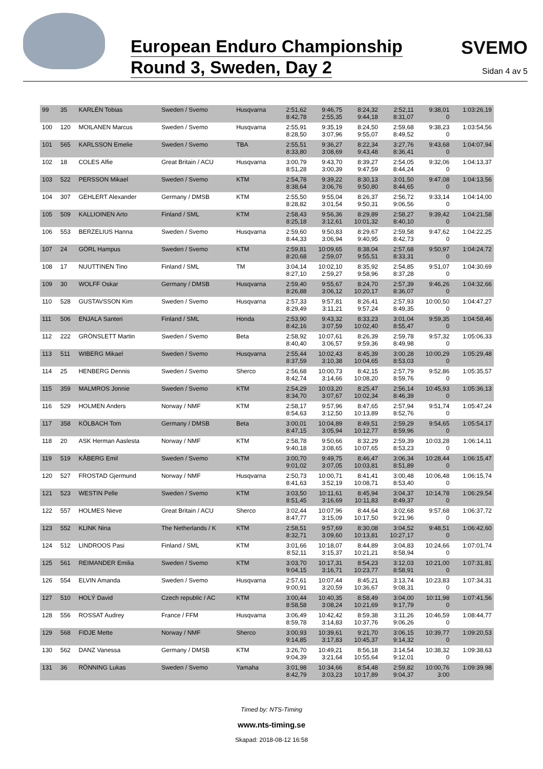European Enduro Championship
Round 3, Sweden, Day 2
SVEMO
Sidan 4 av 5
| 99 | 35 | KARLÉN Tobias | Sweden / Svemo | Husqvarna | 2:51,62 8:42,78 | 9:46,75 2:55,35 | 8:24,32 9:44,18 | 2:52,11 8:31,07 | 9:38,01 0 | 1:03:26,19 |
| 100 | 120 | MOILANEN Marcus | Sweden / Svemo | Husqvarna | 2:55,91 8:28,50 | 9:35,19 3:07,96 | 8:24,50 9:55,07 | 2:59,68 8:49,52 | 9:38,23 0 | 1:03:54,56 |
| 101 | 565 | KARLSSON Emelie | Sweden / Svemo | TBA | 2:55,51 8:33,80 | 9:36,27 3:08,69 | 8:22,34 9:43,48 | 3:27,76 8:36,41 | 9:43,68 0 | 1:04:07,94 |
| 102 | 18 | COLES Alfie | Great Britain / ACU | Husqvarna | 3:00,79 8:51,28 | 9:43,70 3:00,39 | 8:39,27 9:47,59 | 2:54,05 8:44,24 | 9:32,06 0 | 1:04:13,37 |
| 103 | 522 | PERSSON Mikael | Sweden / Svemo | KTM | 2:54,78 8:38,64 | 9:39,22 3:06,76 | 8:30,13 9:50,80 | 3:01,50 8:44,65 | 9:47,08 0 | 1:04:13,56 |
| 104 | 307 | GEHLERT Alexander | Germany / DMSB | KTM | 2:55,50 8:28,82 | 9:55,04 3:01,54 | 8:26,37 9:50,31 | 2:56,72 9:06,56 | 9:33,14 0 | 1:04:14,00 |
| 105 | 509 | KALLIOINEN Arto | Finland / SML | KTM | 2:58,43 8:25,18 | 9:56,36 3:12,61 | 8:29,89 10:01,32 | 2:58,27 8:40,10 | 9:39,42 0 | 1:04:21,58 |
| 106 | 553 | BERZELIUS Hanna | Sweden / Svemo | Husqvarna | 2:59,60 8:44,33 | 9:50,83 3:06,94 | 8:29,67 9:40,95 | 2:59,58 8:42,73 | 9:47,62 0 | 1:04:22,25 |
| 107 | 24 | GÖRL Hampus | Sweden / Svemo | KTM | 2:59,81 8:20,68 | 10:09,65 2:59,07 | 8:38,04 9:55,51 | 2:57,68 8:33,31 | 9:50,97 0 | 1:04:24,72 |
| 108 | 17 | NUUTTINEN Tino | Finland / SML | TM | 3:04,14 8:27,10 | 10:02,10 2:59,27 | 8:35,92 9:58,96 | 2:54,85 8:37,28 | 9:51,07 0 | 1:04:30,69 |
| 109 | 30 | WOLFF Oskar | Germany / DMSB | Husqvarna | 2:59,40 8:26,88 | 9:55,67 3:06,12 | 8:24,70 10:20,17 | 2:57,39 8:36,07 | 9:46,26 0 | 1:04:32,66 |
| 110 | 528 | GUSTAVSSON Kim | Sweden / Svemo | Husqvarna | 2:57,33 8:29,49 | 9:57,81 3:11,21 | 8:26,41 9:57,24 | 2:57,93 8:49,35 | 10:00,50 0 | 1:04:47,27 |
| 111 | 506 | ENJALA Santeri | Finland / SML | Honda | 2:53,90 8:42,16 | 9:43,32 3:07,59 | 8:33,23 10:02,40 | 3:01,04 8:55,47 | 9:59,35 0 | 1:04:58,46 |
| 112 | 222 | GRÖNSLETT Martin | Sweden / Svemo | Beta | 2:58,92 8:40,40 | 10:07,61 3:06,57 | 8:26,39 9:59,36 | 2:59,78 8:49,98 | 9:57,32 0 | 1:05:06,33 |
| 113 | 511 | WIBERG Mikael | Sweden / Svemo | Husqvarna | 2:55,44 8:37,59 | 10:02,43 3:10,38 | 8:45,39 10:04,65 | 3:00,28 8:53,03 | 10:00,29 0 | 1:05:29,48 |
| 114 | 25 | HENBERG Dennis | Sweden / Svemo | Sherco | 2:56,68 8:42,74 | 10:00,73 3:14,66 | 8:42,15 10:08,20 | 2:57,79 8:59,76 | 9:52,86 0 | 1:05:35,57 |
| 115 | 359 | MALMROS Jonnie | Sweden / Svemo | KTM | 2:54,29 8:34,70 | 10:03,20 3:07,67 | 8:25,47 10:02,34 | 2:56,14 8:46,39 | 10:45,93 0 | 1:05:36,13 |
| 116 | 529 | HOLMEN Anders | Norway / NMF | KTM | 2:58,17 8:54,63 | 9:57,96 3:12,50 | 8:47,65 10:13,89 | 2:57,94 8:52,76 | 9:51,74 0 | 1:05:47,24 |
| 117 | 358 | KÖLBACH Tom | Germany / DMSB | Beta | 3:00,01 8:47,15 | 10:04,89 3:05,94 | 8:49,51 10:12,77 | 2:59,29 8:59,96 | 9:54,65 0 | 1:05:54,17 |
| 118 | 20 | ASK Herman Aaslesta | Norway / NMF | KTM | 2:58,78 9:40,18 | 9:50,66 3:08,65 | 8:32,29 10:07,65 | 2:59,39 8:53,23 | 10:03,28 0 | 1:06:14,11 |
| 119 | 519 | KÅBERG Emil | Sweden / Svemo | KTM | 3:00,70 9:01,02 | 9:49,75 3:07,05 | 8:46,47 10:03,81 | 3:06,34 8:51,89 | 10:28,44 0 | 1:06:15,47 |
| 120 | 527 | FROSTAD Gjermund | Norway / NMF | Husqvarna | 2:50,73 8:41,63 | 10:00,71 3:52,19 | 8:41,41 10:08,71 | 3:00,48 8:53,40 | 10:06,48 0 | 1:06:15,74 |
| 121 | 523 | WESTIN Pelle | Sweden / Svemo | KTM | 3:03,50 8:51,45 | 10:11,61 3:16,69 | 8:45,94 10:11,83 | 3:04,37 8:49,37 | 10:14,78 0 | 1:06:29,54 |
| 122 | 557 | HOLMES Nieve | Great Britain / ACU | Sherco | 3:02,44 8:47,77 | 10:07,96 3:15,09 | 8:44,64 10:17,50 | 3:02,68 9:21,96 | 9:57,68 0 | 1:06:37,72 |
| 123 | 552 | KLINK Nina | The Netherlands / K | KTM | 2:58,51 8:32,71 | 9:57,69 3:09,60 | 8:30,08 10:13,81 | 3:04,52 10:27,17 | 9:48,51 0 | 1:06:42,60 |
| 124 | 512 | LINDROOS Pasi | Finland / SML | KTM | 3:01,66 8:52,11 | 10:18,07 3:15,37 | 8:44,89 10:21,21 | 3:04,83 8:58,94 | 10:24,66 0 | 1:07:01,74 |
| 125 | 561 | REIMANDER Emilia | Sweden / Svemo | KTM | 3:03,70 9:04,15 | 10:17,31 3:16,71 | 8:54,23 10:23,77 | 3:12,03 8:58,91 | 10:21,00 0 | 1:07:31,81 |
| 126 | 554 | ELVIN Amanda | Sweden / Svemo | Husqvarna | 2:57,61 9:00,91 | 10:07,44 3:20,59 | 8:45,21 10:36,67 | 3:13,74 9:08,31 | 10:23,83 0 | 1:07:34,31 |
| 127 | 510 | HOLÝ David | Czech republic / AC | KTM | 3:00,44 8:58,58 | 10:40,35 3:08,24 | 8:58,49 10:21,69 | 3:04,00 9:17,79 | 10:11,98 0 | 1:07:41,56 |
| 128 | 556 | ROSSAT Audrey | France / FFM | Husqvarna | 3:06,49 8:59,78 | 10:42,42 3:14,83 | 8:59,38 10:37,76 | 3:11,26 9:06,26 | 10:46,59 0 | 1:08:44,77 |
| 129 | 568 | FIDJE Mette | Norway / NMF | Sherco | 3:00,93 9:14,85 | 10:39,61 3:17,83 | 9:21,70 10:45,37 | 3:06,15 9:14,32 | 10:39,77 0 | 1:09:20,53 |
| 130 | 562 | DANZ Vanessa | Germany / DMSB | KTM | 3:26,70 9:04,39 | 10:49,21 3:21,64 | 8:56,18 10:55,64 | 3:14,54 9:12,01 | 10:38,32 0 | 1:09:38,63 |
| 131 | 36 | RÖNNING Lukas | Sweden / Svemo | Yamaha | 3:01,98 8:42,79 | 10:34,66 3:03,23 | 8:54,48 10:17,89 | 2:59,82 9:04,37 | 10:00,76 3:00 | 1:09:39,98 |
Timed by: NTS-Timing
www.nts-timing.se
Skapad: 2018-08-12 16:58